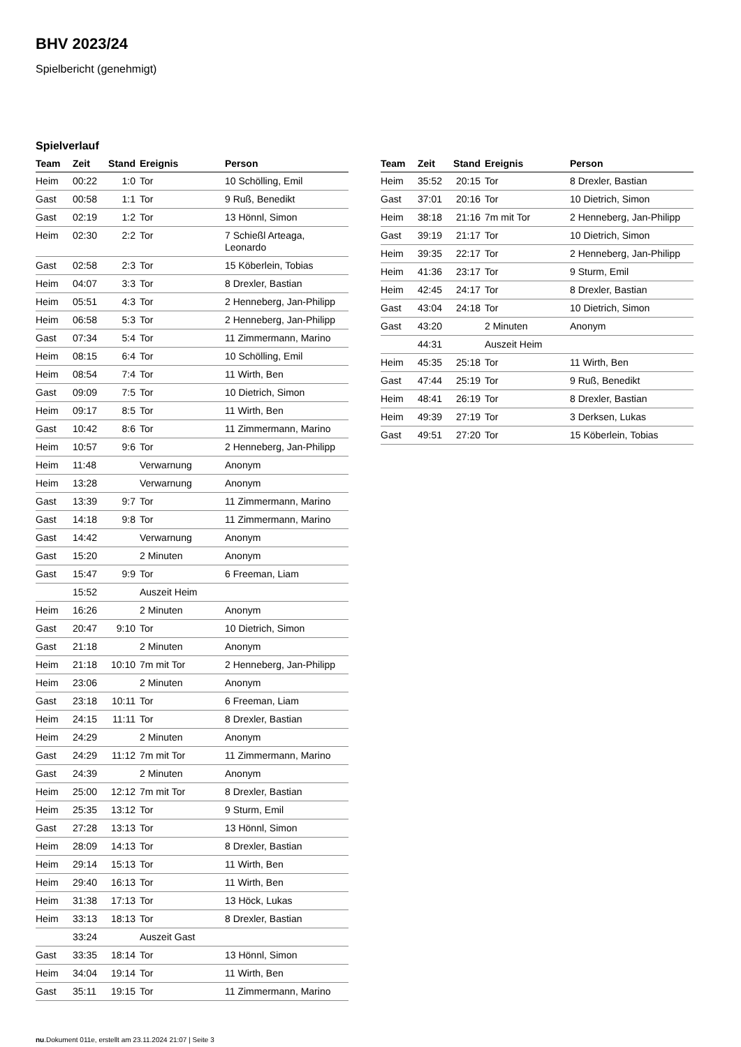BHV 2023/24
Spielbericht (genehmigt)
Spielverlauf
| Team | Zeit | Stand | Ereignis | Person |
| --- | --- | --- | --- | --- |
| Heim | 00:22 | 1:0 | Tor | 10 Schölling, Emil |
| Gast | 00:58 | 1:1 | Tor | 9 Ruß, Benedikt |
| Gast | 02:19 | 1:2 | Tor | 13 Hönnl, Simon |
| Heim | 02:30 | 2:2 | Tor | 7 Schießl Arteaga, Leonardo |
| Gast | 02:58 | 2:3 | Tor | 15 Köberlein, Tobias |
| Heim | 04:07 | 3:3 | Tor | 8 Drexler, Bastian |
| Heim | 05:51 | 4:3 | Tor | 2 Henneberg, Jan-Philipp |
| Heim | 06:58 | 5:3 | Tor | 2 Henneberg, Jan-Philipp |
| Gast | 07:34 | 5:4 | Tor | 11 Zimmermann, Marino |
| Heim | 08:15 | 6:4 | Tor | 10 Schölling, Emil |
| Heim | 08:54 | 7:4 | Tor | 11 Wirth, Ben |
| Gast | 09:09 | 7:5 | Tor | 10 Dietrich, Simon |
| Heim | 09:17 | 8:5 | Tor | 11 Wirth, Ben |
| Gast | 10:42 | 8:6 | Tor | 11 Zimmermann, Marino |
| Heim | 10:57 | 9:6 | Tor | 2 Henneberg, Jan-Philipp |
| Heim | 11:48 | | Verwarnung | Anonym |
| Heim | 13:28 | | Verwarnung | Anonym |
| Gast | 13:39 | 9:7 | Tor | 11 Zimmermann, Marino |
| Gast | 14:18 | 9:8 | Tor | 11 Zimmermann, Marino |
| Gast | 14:42 | | Verwarnung | Anonym |
| Gast | 15:20 | | 2 Minuten | Anonym |
| Gast | 15:47 | 9:9 | Tor | 6 Freeman, Liam |
| | 15:52 | | Auszeit Heim | |
| Heim | 16:26 | | 2 Minuten | Anonym |
| Gast | 20:47 | 9:10 | Tor | 10 Dietrich, Simon |
| Gast | 21:18 | | 2 Minuten | Anonym |
| Heim | 21:18 | 10:10 | 7m mit Tor | 2 Henneberg, Jan-Philipp |
| Heim | 23:06 | | 2 Minuten | Anonym |
| Gast | 23:18 | 10:11 | Tor | 6 Freeman, Liam |
| Heim | 24:15 | 11:11 | Tor | 8 Drexler, Bastian |
| Heim | 24:29 | | 2 Minuten | Anonym |
| Gast | 24:29 | 11:12 | 7m mit Tor | 11 Zimmermann, Marino |
| Gast | 24:39 | | 2 Minuten | Anonym |
| Heim | 25:00 | 12:12 | 7m mit Tor | 8 Drexler, Bastian |
| Heim | 25:35 | 13:12 | Tor | 9 Sturm, Emil |
| Gast | 27:28 | 13:13 | Tor | 13 Hönnl, Simon |
| Heim | 28:09 | 14:13 | Tor | 8 Drexler, Bastian |
| Heim | 29:14 | 15:13 | Tor | 11 Wirth, Ben |
| Heim | 29:40 | 16:13 | Tor | 11 Wirth, Ben |
| Heim | 31:38 | 17:13 | Tor | 13 Höck, Lukas |
| Heim | 33:13 | 18:13 | Tor | 8 Drexler, Bastian |
| | 33:24 | | Auszeit Gast | |
| Gast | 33:35 | 18:14 | Tor | 13 Hönnl, Simon |
| Heim | 34:04 | 19:14 | Tor | 11 Wirth, Ben |
| Gast | 35:11 | 19:15 | Tor | 11 Zimmermann, Marino |
| Team | Zeit | Stand | Ereignis | Person |
| --- | --- | --- | --- | --- |
| Heim | 35:52 | 20:15 | Tor | 8 Drexler, Bastian |
| Gast | 37:01 | 20:16 | Tor | 10 Dietrich, Simon |
| Heim | 38:18 | 21:16 | 7m mit Tor | 2 Henneberg, Jan-Philipp |
| Gast | 39:19 | 21:17 | Tor | 10 Dietrich, Simon |
| Heim | 39:35 | 22:17 | Tor | 2 Henneberg, Jan-Philipp |
| Heim | 41:36 | 23:17 | Tor | 9 Sturm, Emil |
| Heim | 42:45 | 24:17 | Tor | 8 Drexler, Bastian |
| Gast | 43:04 | 24:18 | Tor | 10 Dietrich, Simon |
| Gast | 43:20 | | 2 Minuten | Anonym |
| | 44:31 | | Auszeit Heim | |
| Heim | 45:35 | 25:18 | Tor | 11 Wirth, Ben |
| Gast | 47:44 | 25:19 | Tor | 9 Ruß, Benedikt |
| Heim | 48:41 | 26:19 | Tor | 8 Drexler, Bastian |
| Heim | 49:39 | 27:19 | Tor | 3 Derksen, Lukas |
| Gast | 49:51 | 27:20 | Tor | 15 Köberlein, Tobias |
nu.Dokument 011e, erstellt am 23.11.2024 21:07 | Seite 3